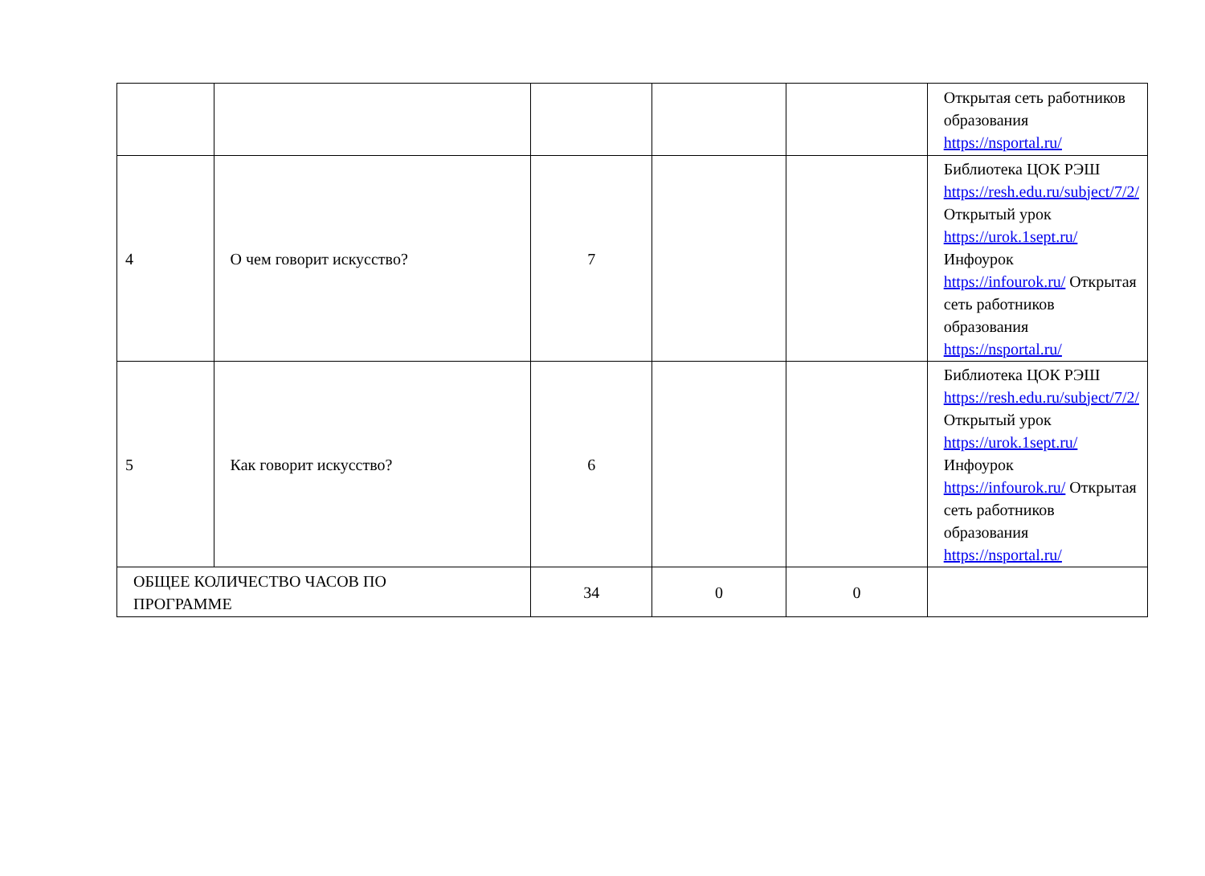| | | | | | Открытая сеть работников образования https://nsportal.ru/ |
| 4 | О чем говорит искусство? | 7 | | | Библиотека ЦОК РЭШ https://resh.edu.ru/subject/7/2/ Открытый урок https://urok.1sept.ru/ Инфоурок https://infourok.ru/ Открытая сеть работников образования https://nsportal.ru/ |
| 5 | Как говорит искусство? | 6 | | | Библиотека ЦОК РЭШ https://resh.edu.ru/subject/7/2/ Открытый урок https://urok.1sept.ru/ Инфоурок https://infourok.ru/ Открытая сеть работников образования https://nsportal.ru/ |
| ОБЩЕЕ КОЛИЧЕСТВО ЧАСОВ ПО ПРОГРАММЕ | | 34 | 0 | 0 | |